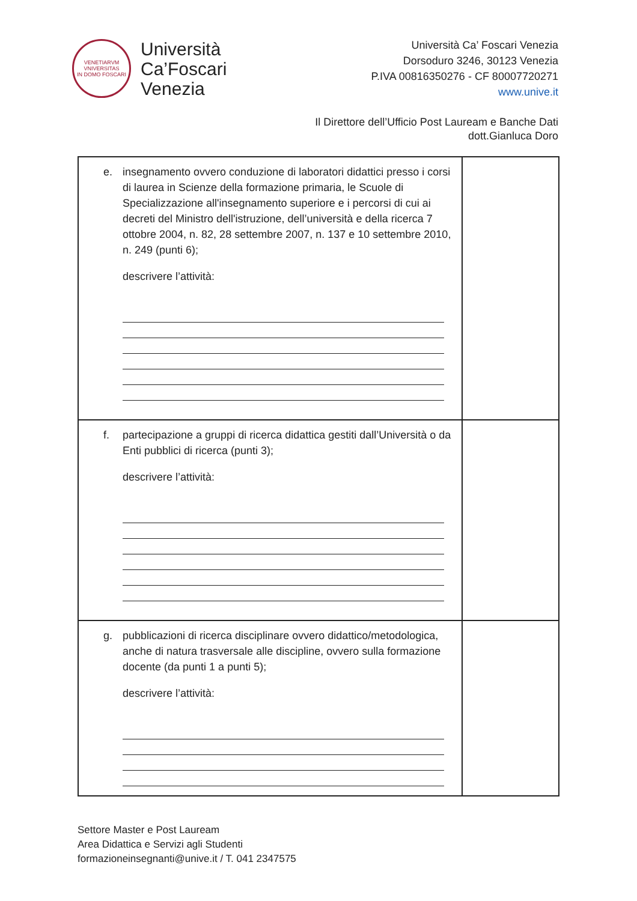VENETIARVM
VNIVERSITAS
IN DOMO FOSCARI
Università
Ca’Foscari
Venezia
Università Ca’ Foscari Venezia
Dorsoduro 3246, 30123 Venezia
P.IVA 00816350276 - CF 80007720271
www.unive.it
Il Direttore dell’Ufficio Post Lauream e Banche Dati
dott.Gianluca Doro
| e. insegnamento ovvero conduzione di laboratori didattici presso i corsi di laurea in Scienze della formazione primaria, le Scuole di Specializzazione all'insegnamento superiore e i percorsi di cui ai decreti del Ministro dell'istruzione, dell’università e della ricerca 7 ottobre 2004, n. 82, 28 settembre 2007, n. 137 e 10 settembre 2010, n. 249 (punti 6); descrivere l’attività: | |
| f. partecipazione a gruppi di ricerca didattica gestiti dall’Università o da Enti pubblici di ricerca (punti 3); descrivere l’attività: | |
| g. pubblicazioni di ricerca disciplinare ovvero didattico/metodologica, anche di natura trasversale alle discipline, ovvero sulla formazione docente (da punti 1 a punti 5); descrivere l’attività: | |
Settore Master e Post Lauream
Area Didattica e Servizi agli Studenti
formazioneinsegnanti@unive.it / T. 041 2347575